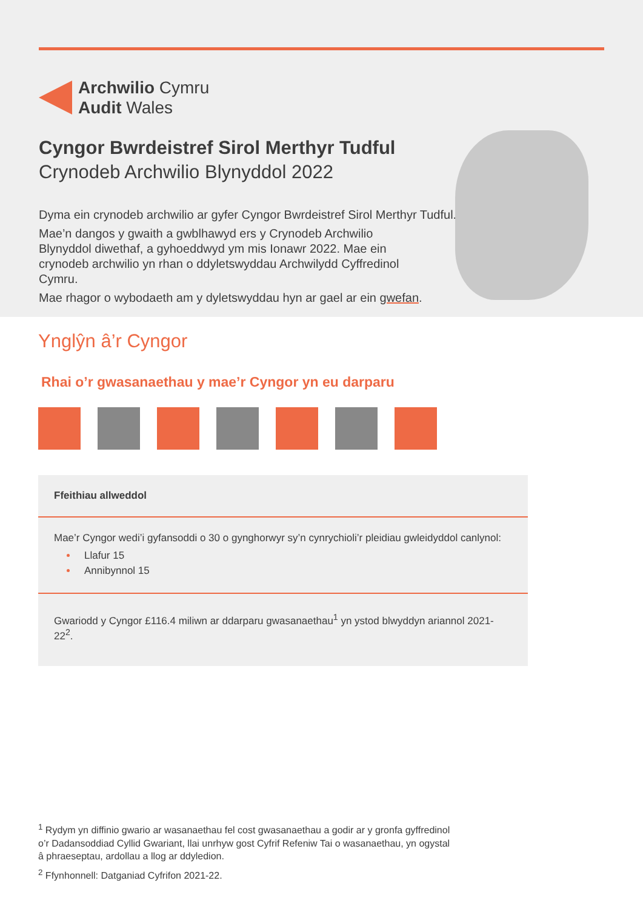Archwilio Cymru
Audit Wales
Cyngor Bwrdeistref Sirol Merthyr Tudful
Crynodeb Archwilio Blynyddol 2022
Dyma ein crynodeb archwilio ar gyfer Cyngor Bwrdeistref Sirol Merthyr Tudful.
Mae’n dangos y gwaith a gwblhawyd ers y Crynodeb Archwilio Blynyddol diwethaf, a gyhoeddwyd ym mis Ionawr 2022. Mae ein crynodeb archwilio yn rhan o ddyletswyddau Archwilydd Cyffredinol Cymru.
Mae rhagor o wybodaeth am y dyletswyddau hyn ar gael ar ein gwefan.
Ynglŷn â’r Cyngor
Rhai o’r gwasanaethau y mae’r Cyngor yn eu darparu
| Ffeithiau allweddol |
| --- |
| Mae’r Cyngor wedi’i gyfansoddi o 30 o gynghorwyr sy’n cynrychioli’r pleidiau gwleidyddol canlynol: Llafur 15 Annibynnol 15 |
| Gwariodd y Cyngor £116.4 miliwn ar ddarparu gwasanaethau<sup>1</sup> yn ystod blwyddyn ariannol 2021-22<sup>2</sup>. |
<sup>1</sup> Rydym yn diffinio gwario ar wasanaethau fel cost gwasanaethau a godir ar y gronfa gyffredinol o’r Dadansoddiad Cyllid Gwariant, llai unrhyw gost Cyfrif Refeniw Tai o wasanaethau, yn ogystal â phraeseptau, ardollau a llog ar ddyledion.
<sup>2</sup> Ffynhonnell: Datganiad Cyfrifon 2021-22.